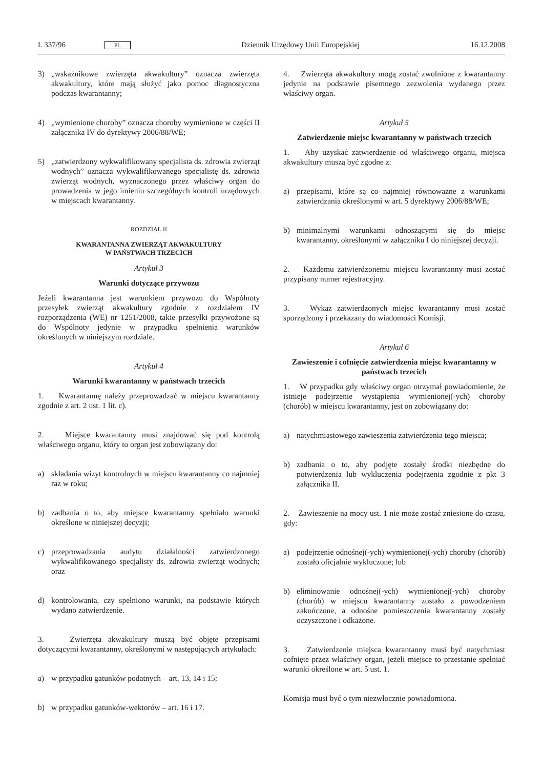L 337/96 PL Dziennik Urzędowy Unii Europejskiej 16.12.2008
3) „wskaźnikowe zwierzęta akwakultury” oznacza zwierzęta akwakultury, które mają służyć jako pomoc diagnostyczna podczas kwarantanny;
4) „wymienione choroby” oznacza choroby wymienione w części II załącznika IV do dyrektywy 2006/88/WE;
5) „zatwierdzony wykwalifikowany specjalista ds. zdrowia zwierząt wodnych” oznacza wykwalifikowanego specjalistę ds. zdrowia zwierząt wodnych, wyznaczonego przez właściwy organ do prowadzenia w jego imieniu szczególnych kontroli urzędowych w miejscach kwarantanny.
ROZDZIAŁ II
KWARANTANNA ZWIERZĄT AKWAKULTURY
W PAŃSTWACH TRZECICH
Artykuł 3
Warunki dotyczące przywozu
Jeżeli kwarantanna jest warunkiem przywozu do Wspólnoty przesyłek zwierząt akwakultury zgodnie z rozdziałem IV rozporządzenia (WE) nr 1251/2008, takie przesyłki przywożone są do Wspólnoty jedynie w przypadku spełnienia warunków określonych w niniejszym rozdziale.
Artykuł 4
Warunki kwarantanny w państwach trzecich
1. Kwarantannę należy przeprowadzać w miejscu kwarantanny zgodnie z art. 2 ust. 1 lit. c).
2. Miejsce kwarantanny musi znajdować się pod kontrolą właściwego organu, który to organ jest zobowiązany do:
a) składania wizyt kontrolnych w miejscu kwarantanny co najmniej raz w roku;
b) zadbania o to, aby miejsce kwarantanny spełniało warunki określone w niniejszej decyzji;
c) przeprowadzania audytu działalności zatwierdzonego wykwalifikowanego specjalisty ds. zdrowia zwierząt wodnych; oraz
d) kontrolowania, czy spełniono warunki, na podstawie których wydano zatwierdzenie.
3. Zwierzęta akwakultury muszą być objęte przepisami dotyczącymi kwarantanny, określonymi w następujących artykułach:
a) w przypadku gatunków podatnych – art. 13, 14 i 15;
b) w przypadku gatunków-wektorów – art. 16 i 17.
4. Zwierzęta akwakultury mogą zostać zwolnione z kwarantanny jedynie na podstawie pisemnego zezwolenia wydanego przez właściwy organ.
Artykuł 5
Zatwierdzenie miejsc kwarantanny w państwach trzecich
1. Aby uzyskać zatwierdzenie od właściwego organu, miejsca akwakultury muszą być zgodne z:
a) przepisami, które są co najmniej równoważne z warunkami zatwierdzania określonymi w art. 5 dyrektywy 2006/88/WE;
b) minimalnymi warunkami odnoszącymi się do miejsc kwarantanny, określonymi w załączniku I do niniejszej decyzji.
2. Każdemu zatwierdzonemu miejscu kwarantanny musi zostać przypisany numer rejestracyjny.
3. Wykaz zatwierdzonych miejsc kwarantanny musi zostać sporządzony i przekazany do wiadomości Komisji.
Artykuł 6
Zawieszenie i cofnięcie zatwierdzenia miejsc kwarantanny w państwach trzecich
1. W przypadku gdy właściwy organ otrzymał powiadomienie, że istnieje podejrzenie wystąpienia wymienionej(-ych) choroby (chorób) w miejscu kwarantanny, jest on zobowiązany do:
a) natychmiastowego zawieszenia zatwierdzenia tego miejsca;
b) zadbania o to, aby podjęte zostały środki niezbędne do potwierdzenia lub wykluczenia podejrzenia zgodnie z pkt 3 załącznika II.
2. Zawieszenie na mocy ust. 1 nie może zostać zniesione do czasu, gdy:
a) podejrzenie odnośnej(-ych) wymienionej(-ych) choroby (chorób) zostało oficjalnie wykluczone; lub
b) eliminowanie odnośnej(-ych) wymienionej(-ych) choroby (chorób) w miejscu kwarantanny zostało z powodzeniem zakończone, a odnośne pomieszczenia kwarantanny zostały oczyszczone i odkażone.
3. Zatwierdzenie miejsca kwarantanny musi być natychmiast cofnięte przez właściwy organ, jeżeli miejsce to przestanie spełniać warunki określone w art. 5 ust. 1.
Komisja musi być o tym niezwłocznie powiadomiona.